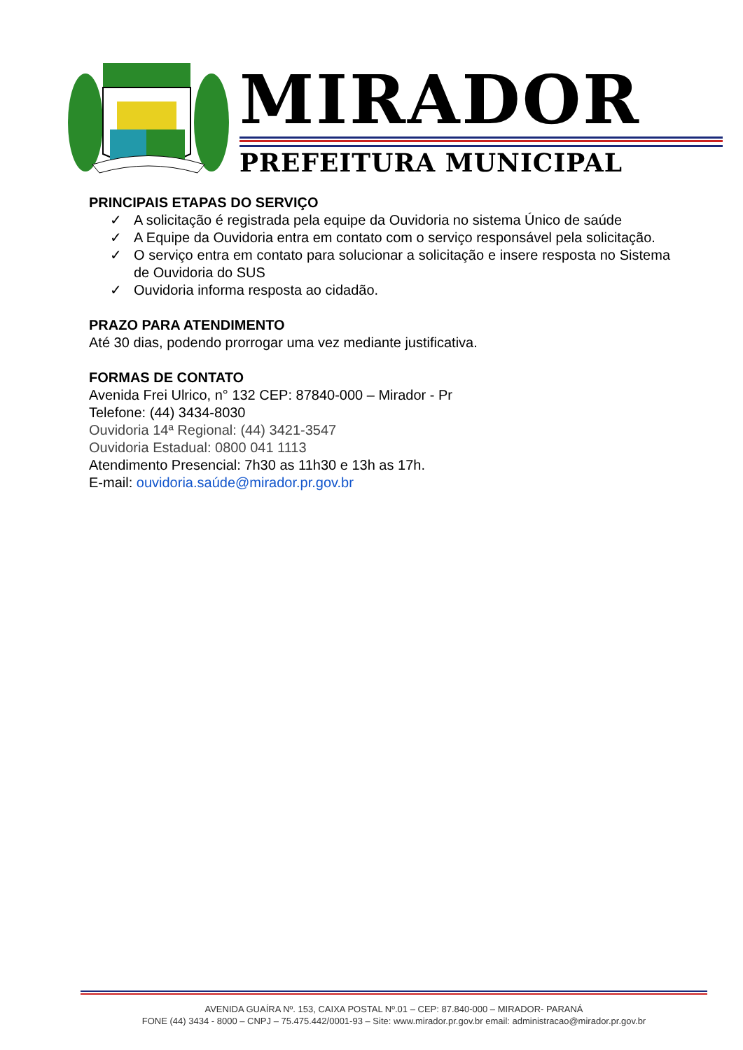MIRADOR
PREFEITURA MUNICIPAL
PRINCIPAIS ETAPAS DO SERVIÇO
✓ A solicitação é registrada pela equipe da Ouvidoria no sistema Único de saúde
✓ A Equipe da Ouvidoria entra em contato com o serviço responsável pela solicitação.
✓ O serviço entra em contato para solucionar a solicitação e insere resposta no Sistema de Ouvidoria do SUS
✓ Ouvidoria informa resposta ao cidadão.
PRAZO PARA ATENDIMENTO
Até 30 dias, podendo prorrogar uma vez mediante justificativa.
FORMAS DE CONTATO
Avenida Frei Ulrico, n° 132 CEP: 87840-000 – Mirador - Pr
Telefone: (44) 3434-8030
Ouvidoria 14ª Regional: (44) 3421-3547
Ouvidoria Estadual: 0800 041 1113
Atendimento Presencial: 7h30 as 11h30 e 13h as 17h.
E-mail: ouvidoria.saúde@mirador.pr.gov.br
AVENIDA GUAÍRA Nº. 153, CAIXA POSTAL Nº.01 – CEP: 87.840-000 – MIRADOR- PARANÁ
FONE (44) 3434 - 8000 – CNPJ – 75.475.442/0001-93 – Site: www.mirador.pr.gov.br email: administracao@mirador.pr.gov.br